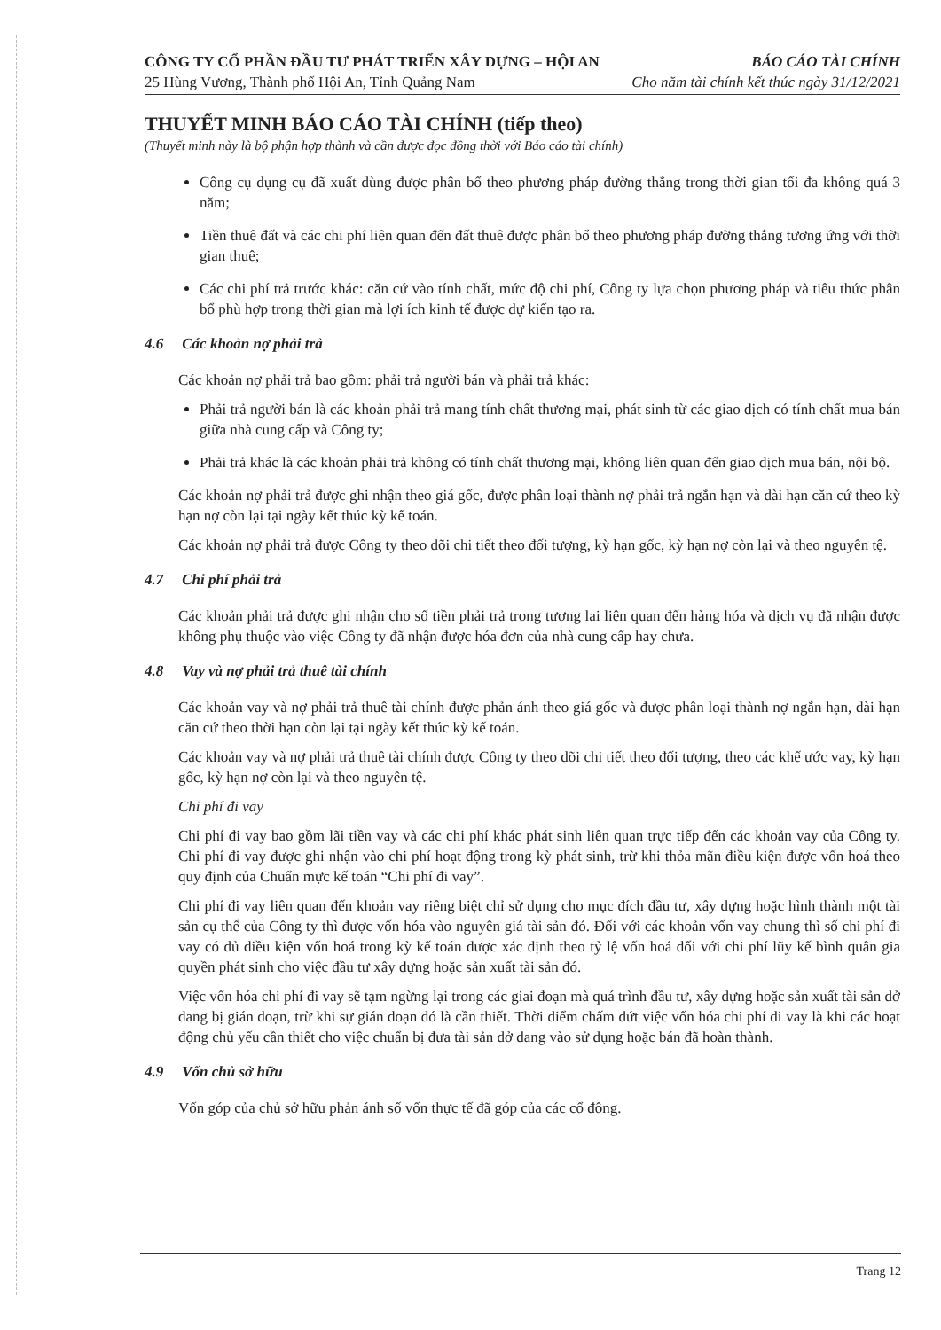CÔNG TY CỔ PHẦN ĐẦU TƯ PHÁT TRIỂN XÂY DỰNG – HỘI AN BÁO CÁO TÀI CHÍNH
25 Hùng Vương, Thành phố Hội An, Tỉnh Quảng Nam Cho năm tài chính kết thúc ngày 31/12/2021
THUYẾT MINH BÁO CÁO TÀI CHÍNH (tiếp theo)
(Thuyết minh này là bộ phận hợp thành và cần được đọc đồng thời với Báo cáo tài chính)
Công cụ dụng cụ đã xuất dùng được phân bổ theo phương pháp đường thẳng trong thời gian tối đa không quá 3 năm;
Tiền thuê đất và các chi phí liên quan đến đất thuê được phân bổ theo phương pháp đường thẳng tương ứng với thời gian thuê;
Các chi phí trả trước khác: căn cứ vào tính chất, mức độ chi phí, Công ty lựa chọn phương pháp và tiêu thức phân bổ phù hợp trong thời gian mà lợi ích kinh tế được dự kiến tạo ra.
4.6 Các khoản nợ phải trả
Các khoản nợ phải trả bao gồm: phải trả người bán và phải trả khác:
Phải trả người bán là các khoản phải trả mang tính chất thương mại, phát sinh từ các giao dịch có tính chất mua bán giữa nhà cung cấp và Công ty;
Phải trả khác là các khoản phải trả không có tính chất thương mại, không liên quan đến giao dịch mua bán, nội bộ.
Các khoản nợ phải trả được ghi nhận theo giá gốc, được phân loại thành nợ phải trả ngắn hạn và dài hạn căn cứ theo kỳ hạn nợ còn lại tại ngày kết thúc kỳ kế toán.
Các khoản nợ phải trả được Công ty theo dõi chi tiết theo đối tượng, kỳ hạn gốc, kỳ hạn nợ còn lại và theo nguyên tệ.
4.7 Chi phí phải trả
Các khoản phải trả được ghi nhận cho số tiền phải trả trong tương lai liên quan đến hàng hóa và dịch vụ đã nhận được không phụ thuộc vào việc Công ty đã nhận được hóa đơn của nhà cung cấp hay chưa.
4.8 Vay và nợ phải trả thuê tài chính
Các khoản vay và nợ phải trả thuê tài chính được phản ánh theo giá gốc và được phân loại thành nợ ngắn hạn, dài hạn căn cứ theo thời hạn còn lại tại ngày kết thúc kỳ kế toán.
Các khoản vay và nợ phải trả thuê tài chính được Công ty theo dõi chi tiết theo đối tượng, theo các khế ước vay, kỳ hạn gốc, kỳ hạn nợ còn lại và theo nguyên tệ.
Chi phí đi vay
Chi phí đi vay bao gồm lãi tiền vay và các chi phí khác phát sinh liên quan trực tiếp đến các khoản vay của Công ty. Chi phí đi vay được ghi nhận vào chi phí hoạt động trong kỳ phát sinh, trừ khi thỏa mãn điều kiện được vốn hoá theo quy định của Chuẩn mực kế toán “Chi phí đi vay”.
Chi phí đi vay liên quan đến khoản vay riêng biệt chỉ sử dụng cho mục đích đầu tư, xây dựng hoặc hình thành một tài sản cụ thể của Công ty thì được vốn hóa vào nguyên giá tài sản đó. Đối với các khoản vốn vay chung thì số chi phí đi vay có đủ điều kiện vốn hoá trong kỳ kế toán được xác định theo tỷ lệ vốn hoá đối với chi phí lũy kế bình quân gia quyền phát sinh cho việc đầu tư xây dựng hoặc sản xuất tài sản đó.
Việc vốn hóa chi phí đi vay sẽ tạm ngừng lại trong các giai đoạn mà quá trình đầu tư, xây dựng hoặc sản xuất tài sản dở dang bị gián đoạn, trừ khi sự gián đoạn đó là cần thiết. Thời điểm chấm dứt việc vốn hóa chi phí đi vay là khi các hoạt động chủ yếu cần thiết cho việc chuẩn bị đưa tài sản dở dang vào sử dụng hoặc bán đã hoàn thành.
4.9 Vốn chủ sở hữu
Vốn góp của chủ sở hữu phản ánh số vốn thực tế đã góp của các cổ đông.
Trang 12